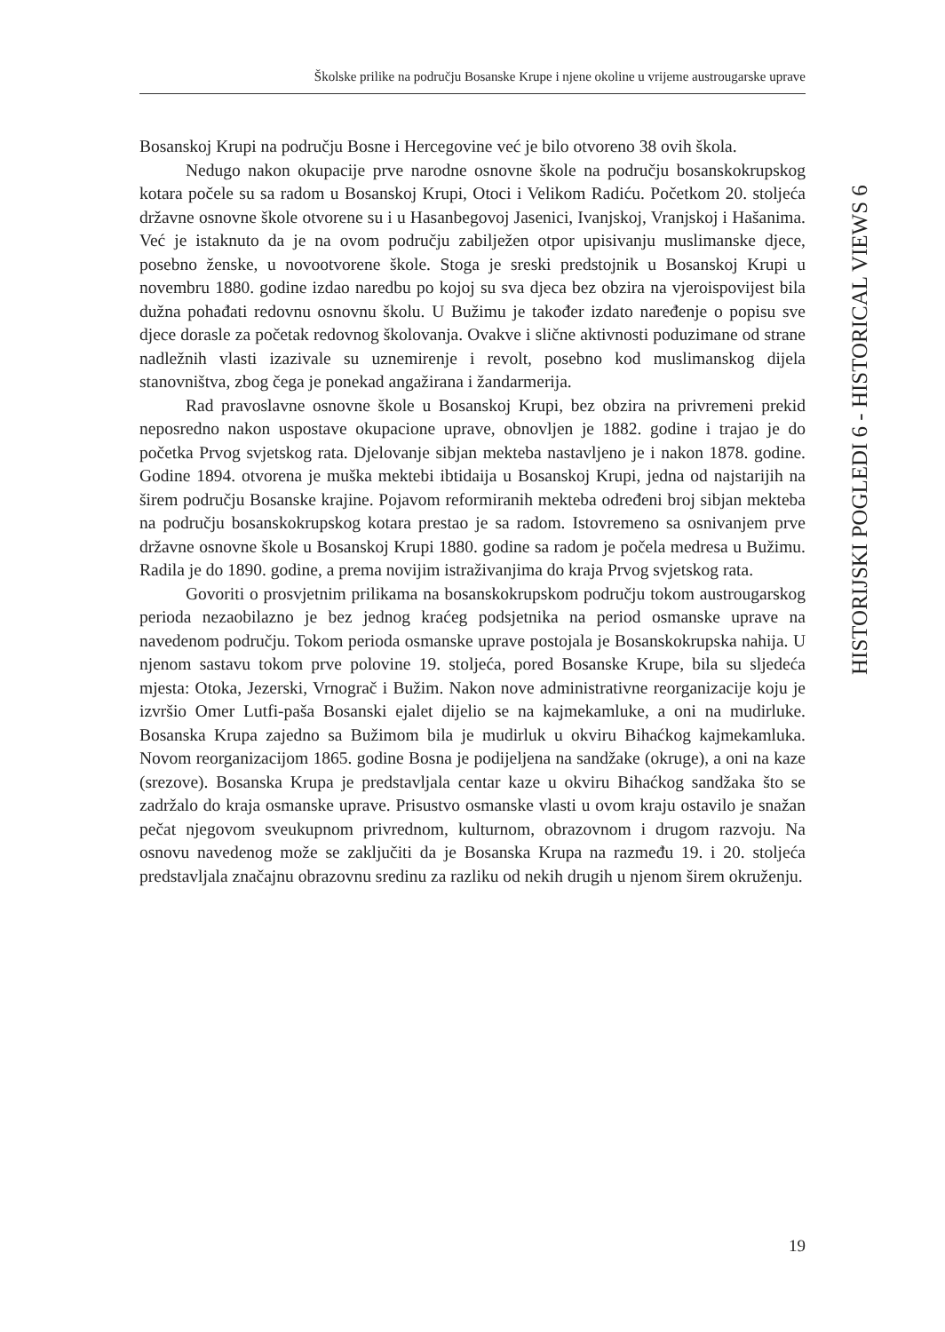Školske prilike na području Bosanske Krupe i njene okoline u vrijeme austrougarske uprave
HISTORIJSKI POGLEDI 6 - HISTORICAL VIEWS 6
Bosanskoj Krupi na području Bosne i Hercegovine već je bilo otvoreno 38 ovih škola.
Nedugo nakon okupacije prve narodne osnovne škole na području bosanskokrupskog kotara počele su sa radom u Bosanskoj Krupi, Otoci i Velikom Radiću. Početkom 20. stoljeća državne osnovne škole otvorene su i u Hasanbegovoj Jasenici, Ivanjskoj, Vranjskoj i Hašanima. Već je istaknuto da je na ovom području zabilježen otpor upisivanju muslimanske djece, posebno ženske, u novootvorene škole. Stoga je sreski predstojnik u Bosanskoj Krupi u novembru 1880. godine izdao naredbu po kojoj su sva djeca bez obzira na vjeroispovijest bila dužna pohađati redovnu osnovnu školu. U Bužimu je također izdato naređenje o popisu sve djece dorasle za početak redovnog školovanja. Ovakve i slične aktivnosti poduzimane od strane nadležnih vlasti izazivale su uznemirenje i revolt, posebno kod muslimanskog dijela stanovništva, zbog čega je ponekad angažirana i žandarmerija.
Rad pravoslavne osnovne škole u Bosanskoj Krupi, bez obzira na privremeni prekid neposredno nakon uspostave okupacione uprave, obnovljen je 1882. godine i trajao je do početka Prvog svjetskog rata. Djelovanje sibjan mekteba nastavljeno je i nakon 1878. godine. Godine 1894. otvorena je muška mektebi ibtidaija u Bosanskoj Krupi, jedna od najstarijih na širem području Bosanske krajine. Pojavom reformiranih mekteba određeni broj sibjan mekteba na području bosanskokrupskog kotara prestao je sa radom. Istovremeno sa osnivanjem prve državne osnovne škole u Bosanskoj Krupi 1880. godine sa radom je počela medresa u Bužimu. Radila je do 1890. godine, a prema novijim istraživanjima do kraja Prvog svjetskog rata.
Govoriti o prosvjetnim prilikama na bosanskokrupskom području tokom austrougarskog perioda nezaobilazno je bez jednog kraćeg podsjetnika na period osmanske uprave na navedenom području. Tokom perioda osmanske uprave postojala je Bosanskokrupska nahija. U njenom sastavu tokom prve polovine 19. stoljeća, pored Bosanske Krupe, bila su sljedeća mjesta: Otoka, Jezerski, Vrnograč i Bužim. Nakon nove administrativne reorganizacije koju je izvršio Omer Lutfi-paša Bosanski ejalet dijelio se na kajmekamluke, a oni na mudirluke. Bosanska Krupa zajedno sa Bužimom bila je mudirluk u okviru Bihaćkog kajmekamluka. Novom reorganizacijom 1865. godine Bosna je podijeljena na sandžake (okruge), a oni na kaze (srezove). Bosanska Krupa je predstavljala centar kaze u okviru Bihaćkog sandžaka što se zadržalo do kraja osmanske uprave. Prisustvo osmanske vlasti u ovom kraju ostavilo je snažan pečat njegovom sveukupnom privrednom, kulturnom, obrazovnom i drugom razvoju. Na osnovu navedenog može se zaključiti da je Bosanska Krupa na razmeđu 19. i 20. stoljeća predstavljala značajnu obrazovnu sredinu za razliku od nekih drugih u njenom širem okruženju.
19